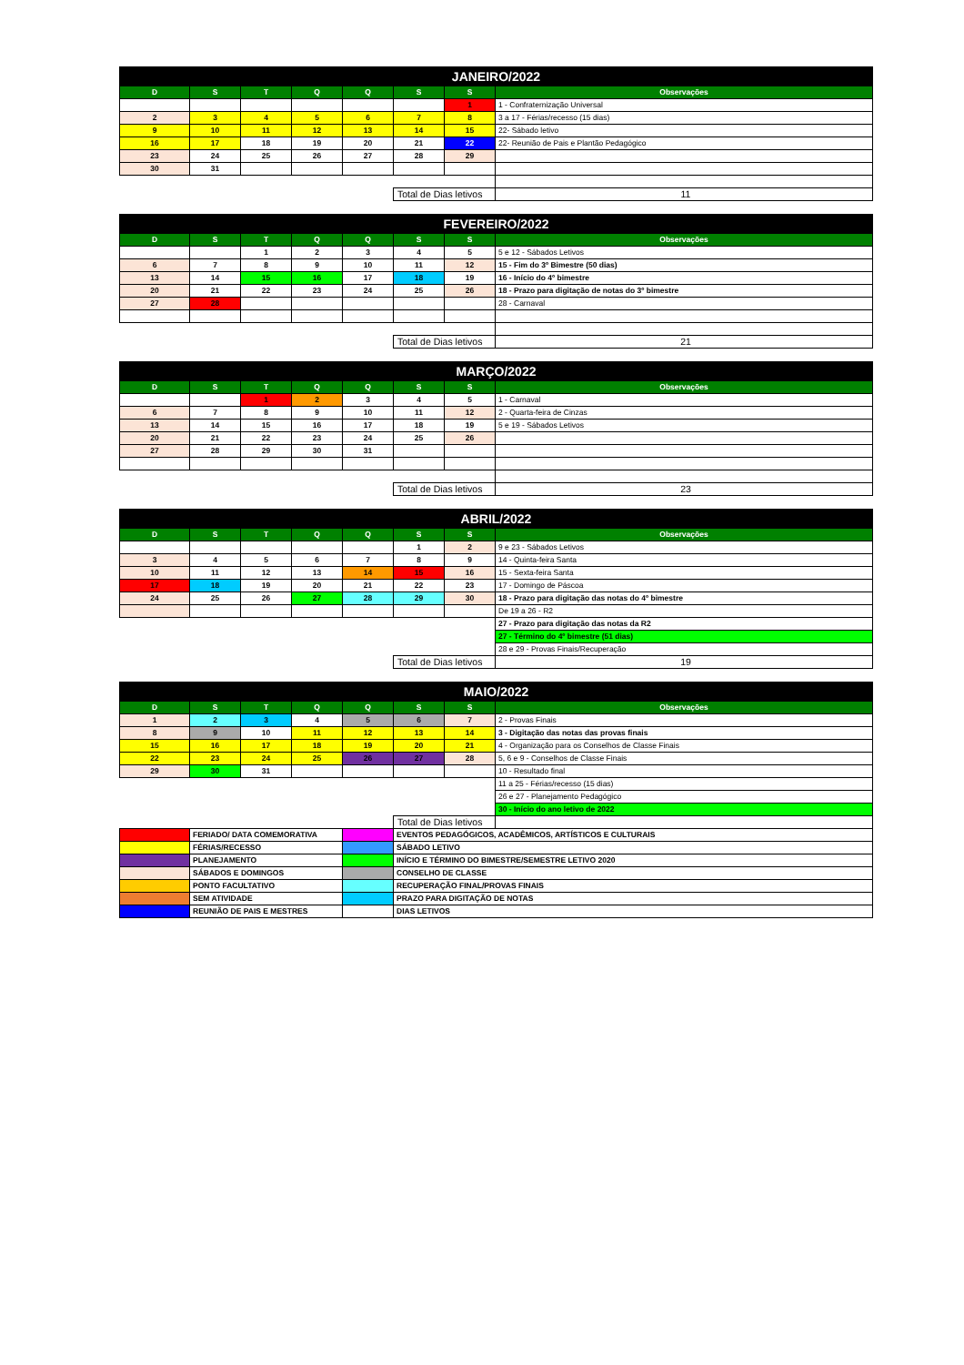| JANEIRO/2022 | | | | | | | |
| D | S | T | Q | Q | S | S | Observações |
| | | | | | | 1 | 1 - Confraternização Universal |
| 2 | 3 | 4 | 5 | 6 | 7 | 8 | 3 a 17 - Férias/recesso (15 dias) |
| 9 | 10 | 11 | 12 | 13 | 14 | 15 | 22- Sábado letivo |
| 16 | 17 | 18 | 19 | 20 | 21 | 22 | 22- Reunião de Pais e Plantão Pedagógico |
| 23 | 24 | 25 | 26 | 27 | 28 | 29 | |
| 30 | 31 | | | | | | |
| | | | | | Total de Dias letivos | | 11 |
| FEVEREIRO/2022 | | | | | | | |
| D | S | T | Q | Q | S | S | Observações |
| | | 1 | 2 | 3 | 4 | 5 | 5 e 12 - Sábados Letivos |
| 6 | 7 | 8 | 9 | 10 | 11 | 12 | 15 - Fim do 3º Bimestre (50 dias) |
| 13 | 14 | 15 | 16 | 17 | 18 | 19 | 16 - Início do 4º bimestre |
| 20 | 21 | 22 | 23 | 24 | 25 | 26 | 18 - Prazo para digitação de notas do 3º bimestre |
| 27 | 28 | | | | | | 28 - Carnaval |
| | | | | | Total de Dias letivos | | 21 |
| MARÇO/2022 | | | | | | | |
| D | S | T | Q | Q | S | S | Observações |
| | | 1 | 2 | 3 | 4 | 5 | 1 - Carnaval |
| 6 | 7 | 8 | 9 | 10 | 11 | 12 | 2 - Quarta-feira de Cinzas |
| 13 | 14 | 15 | 16 | 17 | 18 | 19 | 5 e 19 - Sábados Letivos |
| 20 | 21 | 22 | 23 | 24 | 25 | 26 | |
| 27 | 28 | 29 | 30 | 31 | | | |
| | | | | | Total de Dias letivos | | 23 |
| ABRIL/2022 | | | | | | | |
| D | S | T | Q | Q | S | S | Observações |
| | | | | | 1 | 2 | 9 e 23 - Sábados Letivos |
| 3 | 4 | 5 | 6 | 7 | 8 | 9 | 14 - Quinta-feira Santa |
| 10 | 11 | 12 | 13 | 14 | 15 | 16 | 15 - Sexta-feira Santa |
| 17 | 18 | 19 | 20 | 21 | 22 | 23 | 17 - Domingo de Páscoa |
| 24 | 25 | 26 | 27 | 28 | 29 | 30 | 18 - Prazo para digitação das notas do 4º bimestre |
| | | | | | | | De 19 a 26 - R2 |
| | | | | | | | 27 - Prazo para digitação das notas da R2 |
| | | | | | | | 27 - Término do 4º bimestre (51 dias) |
| | | | | | | | 28 e 29 - Provas Finais/Recuperação |
| | | | | | Total de Dias letivos | | 19 |
| MAIO/2022 | | | | | | | |
| D | S | T | Q | Q | S | S | Observações |
| 1 | 2 | 3 | 4 | 5 | 6 | 7 | 2 - Provas Finais |
| 8 | 9 | 10 | 11 | 12 | 13 | 14 | 3 - Digitação das notas das provas finais |
| 15 | 16 | 17 | 18 | 19 | 20 | 21 | 4 - Organização para os Conselhos de Classe Finais |
| 22 | 23 | 24 | 25 | 26 | 27 | 28 | 5, 6 e 9 - Conselhos de Classe Finais |
| 29 | 30 | 31 | | | | | 10 - Resultado final |
| | | | | | | | 11 a 25 - Férias/recesso (15 dias) |
| | | | | | | | 26 e 27 - Planejamento Pedagógico |
| | | | | | | | 30 - Início do ano letivo de 2022 |
| | | | | | Total de Dias letivos | | |
| | FERIADO/ DATA COMEMORATIVA | | | | EVENTOS PEDAGÓGICOS, ACADÊMICOS, ARTÍSTICOS E CULTURAIS | | |
| | FÉRIAS/RECESSO | | | | SÁBADO LETIVO | | |
| | PLANEJAMENTO | | | | INÍCIO E TÉRMINO DO BIMESTRE/SEMESTRE LETIVO 2020 | | |
| | SÁBADOS E DOMINGOS | | | | CONSELHO DE CLASSE | | |
| | PONTO FACULTATIVO | | | | RECUPERAÇÃO FINAL/PROVAS FINAIS | | |
| | SEM ATIVIDADE | | | | PRAZO PARA DIGITAÇÃO DE NOTAS | | |
| | REUNIÃO DE PAIS E MESTRES | | | | DIAS LETIVOS | | |